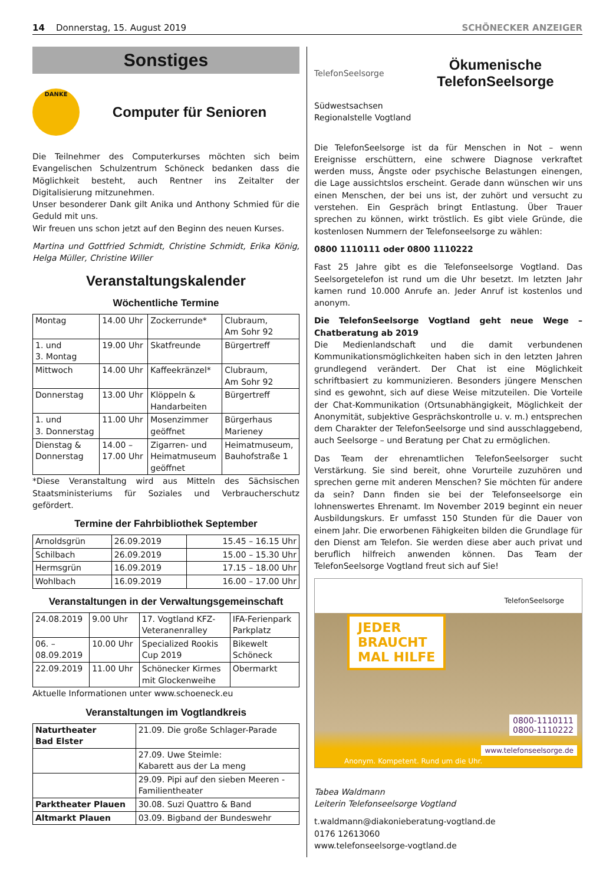14 Donnerstag, 15. August 2019 SCHÖNECKER ANZEIGER
Sonstiges
DANKE
Computer für Senioren
Die Teilnehmer des Computerkurses möchten sich beim Evangelischen Schulzentrum Schöneck bedanken dass die Möglichkeit besteht, auch Rentner ins Zeitalter der Digitalisierung mitzunehmen.
Unser besonderer Dank gilt Anika und Anthony Schmied für die Geduld mit uns.
Wir freuen uns schon jetzt auf den Beginn des neuen Kurses.
Martina und Gottfried Schmidt, Christine Schmidt, Erika König, Helga Müller, Christine Willer
Veranstaltungskalender
Wöchentliche Termine
| Montag | 14.00 Uhr | Zockerrunde* | Clubraum, Am Sohr 92 |
| 1. und 3. Montag | 19.00 Uhr | Skatfreunde | Bürgertreff |
| Mittwoch | 14.00 Uhr | Kaffeekränzel* | Clubraum, Am Sohr 92 |
| Donnerstag | 13.00 Uhr | Klöppeln & Handarbeiten | Bürgertreff |
| 1. und 3. Donnerstag | 11.00 Uhr | Mosenzimmer geöffnet | Bürgerhaus Marieney |
| Dienstag & Donnerstag | 14.00 – 17.00 Uhr | Zigarren- und Heimatmuseum geöffnet | Heimatmuseum, Bauhofstraße 1 |
*Diese Veranstaltung wird aus Mitteln des Sächsischen Staatsministeriums für Soziales und Verbraucherschutz gefördert.
Termine der Fahrbibliothek September
| Arnoldsgrün | 26.09.2019 | 15.45 – 16.15 Uhr |
| Schilbach | 26.09.2019 | 15.00 – 15.30 Uhr |
| Hermsgrün | 16.09.2019 | 17.15 – 18.00 Uhr |
| Wohlbach | 16.09.2019 | 16.00 – 17.00 Uhr |
Veranstaltungen in der Verwaltungsgemeinschaft
| 24.08.2019 | 9.00 Uhr | 17. Vogtland KFZ- Veteranenralley | IFA-Ferienpark Parkplatz |
| 06. – 08.09.2019 | 10.00 Uhr | Specialized Rookis Cup 2019 | Bikewelt Schöneck |
| 22.09.2019 | 11.00 Uhr | Schönecker Kirmes mit Glockenweihe | Obermarkt |
Aktuelle Informationen unter www.schoeneck.eu
Veranstaltungen im Vogtlandkreis
| Naturtheater Bad Elster | 21.09. Die große Schlager-Parade |
| | 27.09. Uwe Steimle: Kabarett aus der La meng |
| | 29.09. Pipi auf den sieben Meeren - Familientheater |
| Parktheater Plauen | 30.08. Suzi Quattro & Band |
| Altmarkt Plauen | 03.09. Bigband der Bundeswehr |
TelefonSeelsorge
Ökumenische
TelefonSeelsorge
Südwestsachsen
Regionalstelle Vogtland
Die TelefonSeelsorge ist da für Menschen in Not – wenn Ereignisse erschüttern, eine schwere Diagnose verkraftet werden muss, Ängste oder psychische Belastungen einengen, die Lage aussichtslos erscheint. Gerade dann wünschen wir uns einen Menschen, der bei uns ist, der zuhört und versucht zu verstehen. Ein Gespräch bringt Entlastung. Über Trauer sprechen zu können, wirkt tröstlich. Es gibt viele Gründe, die kostenlosen Nummern der Telefonseelsorge zu wählen:
0800 1110111 oder 0800 1110222
Fast 25 Jahre gibt es die Telefonseelsorge Vogtland. Das Seelsorgetelefon ist rund um die Uhr besetzt. Im letzten Jahr kamen rund 10.000 Anrufe an. Jeder Anruf ist kostenlos und anonym.
Die TelefonSeelsorge Vogtland geht neue Wege – Chatberatung ab 2019
Die Medienlandschaft und die damit verbundenen Kommunikationsmöglichkeiten haben sich in den letzten Jahren grundlegend verändert. Der Chat ist eine Möglichkeit schriftbasiert zu kommunizieren. Besonders jüngere Menschen sind es gewohnt, sich auf diese Weise mitzuteilen. Die Vorteile der Chat-Kommunikation (Ortsunabhängigkeit, Möglichkeit der Anonymität, subjektive Gesprächskontrolle u. v. m.) entsprechen dem Charakter der TelefonSeelsorge und sind ausschlaggebend, auch Seelsorge – und Beratung per Chat zu ermöglichen.
Das Team der ehrenamtlichen TelefonSeelsorger sucht Verstärkung. Sie sind bereit, ohne Vorurteile zuzuhören und sprechen gerne mit anderen Menschen? Sie möchten für andere da sein? Dann finden sie bei der Telefonseelsorge ein lohnenswertes Ehrenamt. Im November 2019 beginnt ein neuer Ausbildungskurs. Er umfasst 150 Stunden für die Dauer von einem Jahr. Die erworbenen Fähigkeiten bilden die Grundlage für den Dienst am Telefon. Sie werden diese aber auch privat und beruflich hilfreich anwenden können. Das Team der TelefonSeelsorge Vogtland freut sich auf Sie!
TelefonSeelsorge
JEDER
BRAUCHT
MAL HILFE
0800-1110111
0800-1110222
www.telefonseelsorge.de
Anonym. Kompetent. Rund um die Uhr.
Tabea Waldmann
Leiterin Telefonseelsorge Vogtland
t.waldmann@diakonieberatung-vogtland.de
0176 12613060
www.telefonseelsorge-vogtland.de